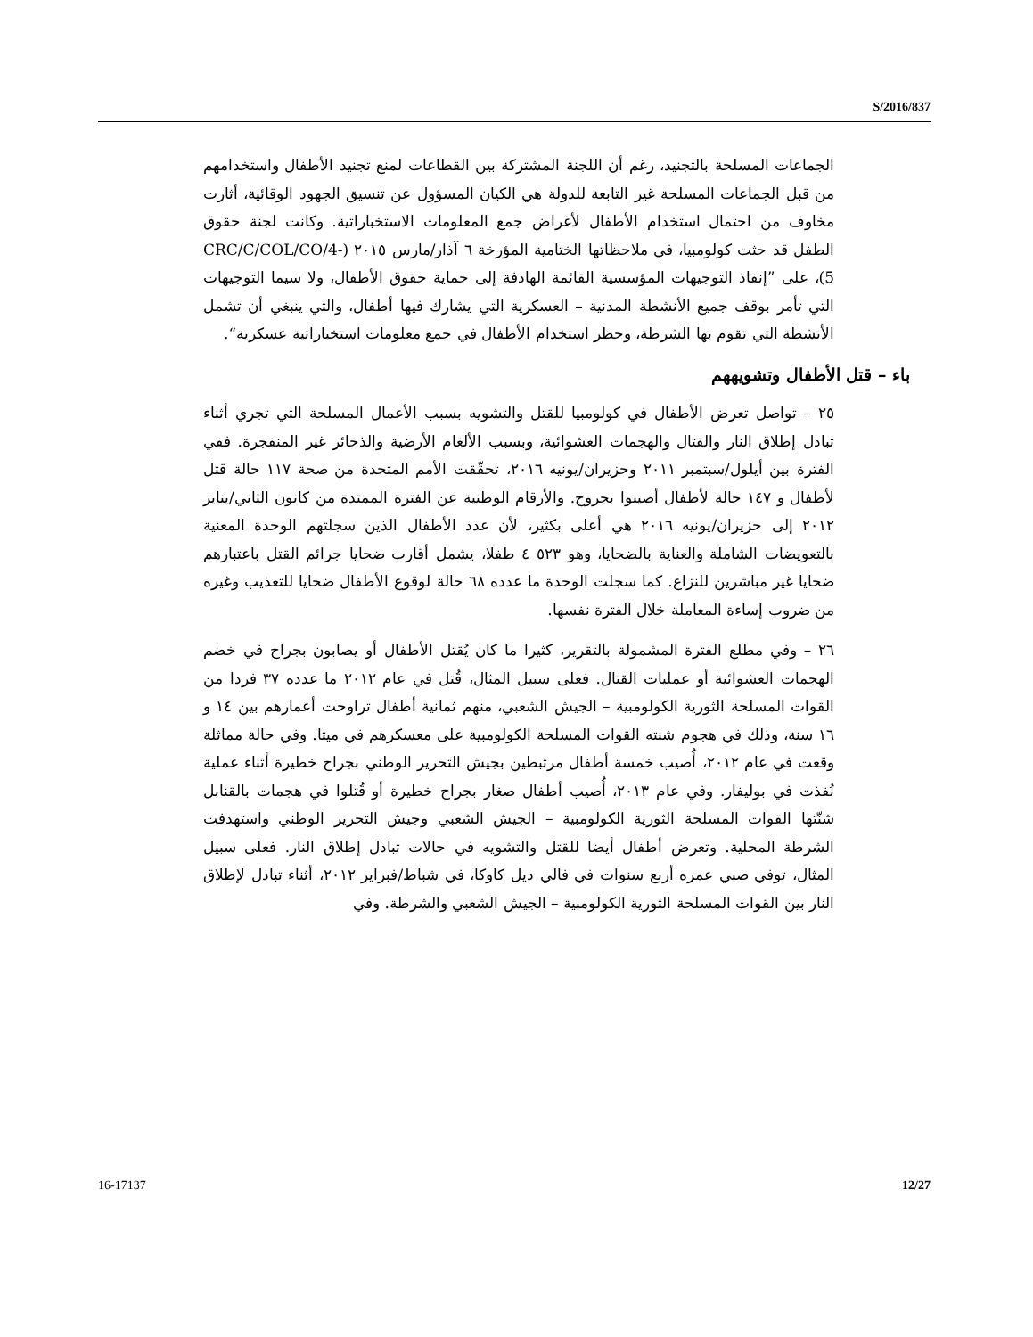S/2016/837
الجماعات المسلحة بالتجنيد، رغم أن اللجنة المشتركة بين القطاعات لمنع تجنيد الأطفال واستخدامهم من قبل الجماعات المسلحة غير التابعة للدولة هي الكيان المسؤول عن تنسيق الجهود الوقائية، أثارت مخاوف من احتمال استخدام الأطفال لأغراض جمع المعلومات الاستخباراتية. وكانت لجنة حقوق الطفل قد حثت كولومبيا، في ملاحظاتها الختامية المؤرخة ٦ آذار/مارس ٢٠١٥ (CRC/C/COL/CO/4-5)، على ”إنفاذ التوجيهات المؤسسية القائمة الهادفة إلى حماية حقوق الأطفال، ولا سيما التوجيهات التي تأمر بوقف جميع الأنشطة المدنية – العسكرية التي يشارك فيها أطفال، والتي ينبغي أن تشمل الأنشطة التي تقوم بها الشرطة، وحظر استخدام الأطفال في جمع معلومات استخباراتية عسكرية“.
باء – قتل الأطفال وتشويههم
٢٥ – تواصل تعرض الأطفال في كولومبيا للقتل والتشويه بسبب الأعمال المسلحة التي تجري أثناء تبادل إطلاق النار والقتال والهجمات العشوائية، وبسبب الألغام الأرضية والذخائر غير المنفجرة. ففي الفترة بين أيلول/سبتمبر ٢٠١١ وحزيران/يونيه ٢٠١٦، تحقّقت الأمم المتحدة من صحة ١١٧ حالة قتل لأطفال و ١٤٧ حالة لأطفال أصيبوا بجروح. والأرقام الوطنية عن الفترة الممتدة من كانون الثاني/يناير ٢٠١٢ إلى حزيران/يونيه ٢٠١٦ هي أعلى بكثير، لأن عدد الأطفال الذين سجلتهم الوحدة المعنية بالتعويضات الشاملة والعناية بالضحايا، وهو ٥٢٣ ٤ طفلا، يشمل أقارب ضحايا جرائم القتل باعتبارهم ضحايا غير مباشرين للنزاع. كما سجلت الوحدة ما عدده ٦٨ حالة لوقوع الأطفال ضحايا للتعذيب وغيره من ضروب إساءة المعاملة خلال الفترة نفسها.
٢٦ – وفي مطلع الفترة المشمولة بالتقرير، كثيرا ما كان يُقتل الأطفال أو يصابون بجراح في خضم الهجمات العشوائية أو عمليات القتال. فعلى سبيل المثال، قُتل في عام ٢٠١٢ ما عدده ٣٧ فردا من القوات المسلحة الثورية الكولومبية – الجيش الشعبي، منهم ثمانية أطفال تراوحت أعمارهم بين ١٤ و ١٦ سنة، وذلك في هجوم شنته القوات المسلحة الكولومبية على معسكرهم في ميتا. وفي حالة مماثلة وقعت في عام ٢٠١٢، أُصيب خمسة أطفال مرتبطين بجيش التحرير الوطني بجراح خطيرة أثناء عملية نُفذت في بوليفار. وفي عام ٢٠١٣، أُصيب أطفال صغار بجراح خطيرة أو قُتلوا في هجمات بالقنابل شنّتها القوات المسلحة الثورية الكولومبية – الجيش الشعبي وجيش التحرير الوطني واستهدفت الشرطة المحلية. وتعرض أطفال أيضا للقتل والتشويه في حالات تبادل إطلاق النار. فعلى سبيل المثال، توفي صبي عمره أربع سنوات في فالي ديل كاوكا، في شباط/فبراير ٢٠١٢، أثناء تبادل لإطلاق النار بين القوات المسلحة الثورية الكولومبية – الجيش الشعبي والشرطة. وفي
16-17137 12/27